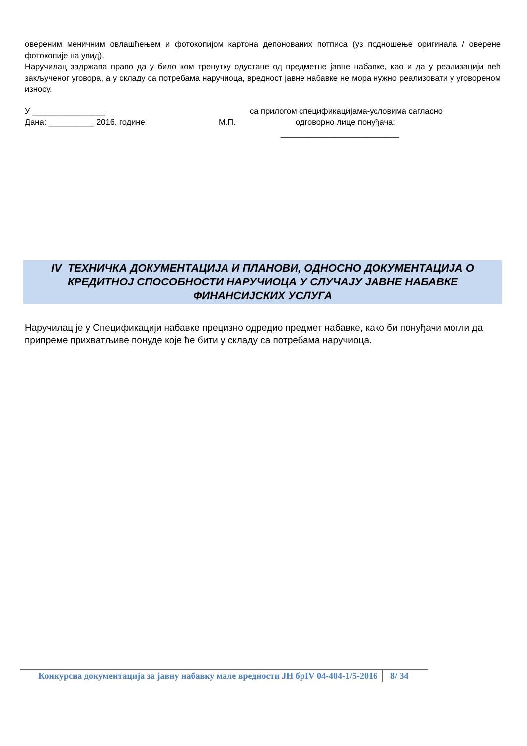овереним меничним овлашћењем и фотокопијом картона депонованих потписа (уз подношење оригинала / оверене фотокопије на увид).
Наручилац задржава право да у било ком тренутку одустане од предметне јавне набавке, као и да у реализацији већ закљученог уговора, а у складу са потребама наручиоца, вредност јавне набавке не мора нужно реализовати у уговореном износу.
У ________________ са прилогом спецификацијама-условима сагласно
Дана: __________ 2016. године М.П. одговорно лице понуђача:
__________________________
IV ТЕХНИЧКА ДОКУМЕНТАЦИЈА И ПЛАНОВИ, ОДНОСНО ДОКУМЕНТАЦИЈА О КРЕДИТНОЈ СПОСОБНОСТИ НАРУЧИОЦА У СЛУЧАЈУ ЈАВНЕ НАБАВКЕ ФИНАНСИЈСКИХ УСЛУГА
Наручилац је у Спецификацији набавке прецизно одредио предмет набавке, како би понуђачи могли да припреме прихватљиве понуде које ће бити у складу са потребама наручиоца.
Конкурсна документација за јавну набавку мале вредности ЈН брIV 04-404-1/5-2016
8/ 34